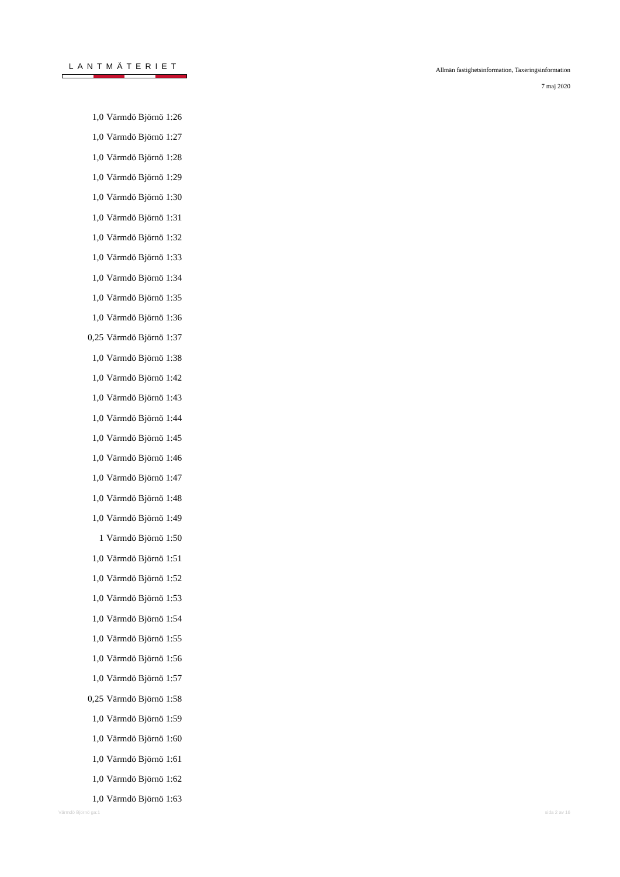LANTMÄTERIET
Allmän fastighetsinformation, Taxeringsinformation
7 maj 2020
| 1,0 | Värmdö Björnö 1:26 |
| 1,0 | Värmdö Björnö 1:27 |
| 1,0 | Värmdö Björnö 1:28 |
| 1,0 | Värmdö Björnö 1:29 |
| 1,0 | Värmdö Björnö 1:30 |
| 1,0 | Värmdö Björnö 1:31 |
| 1,0 | Värmdö Björnö 1:32 |
| 1,0 | Värmdö Björnö 1:33 |
| 1,0 | Värmdö Björnö 1:34 |
| 1,0 | Värmdö Björnö 1:35 |
| 1,0 | Värmdö Björnö 1:36 |
| 0,25 | Värmdö Björnö 1:37 |
| 1,0 | Värmdö Björnö 1:38 |
| 1,0 | Värmdö Björnö 1:42 |
| 1,0 | Värmdö Björnö 1:43 |
| 1,0 | Värmdö Björnö 1:44 |
| 1,0 | Värmdö Björnö 1:45 |
| 1,0 | Värmdö Björnö 1:46 |
| 1,0 | Värmdö Björnö 1:47 |
| 1,0 | Värmdö Björnö 1:48 |
| 1,0 | Värmdö Björnö 1:49 |
| 1 | Värmdö Björnö 1:50 |
| 1,0 | Värmdö Björnö 1:51 |
| 1,0 | Värmdö Björnö 1:52 |
| 1,0 | Värmdö Björnö 1:53 |
| 1,0 | Värmdö Björnö 1:54 |
| 1,0 | Värmdö Björnö 1:55 |
| 1,0 | Värmdö Björnö 1:56 |
| 1,0 | Värmdö Björnö 1:57 |
| 0,25 | Värmdö Björnö 1:58 |
| 1,0 | Värmdö Björnö 1:59 |
| 1,0 | Värmdö Björnö 1:60 |
| 1,0 | Värmdö Björnö 1:61 |
| 1,0 | Värmdö Björnö 1:62 |
| 1,0 | Värmdö Björnö 1:63 |
Värmdö Björnö ga:1 sida 2 av 16